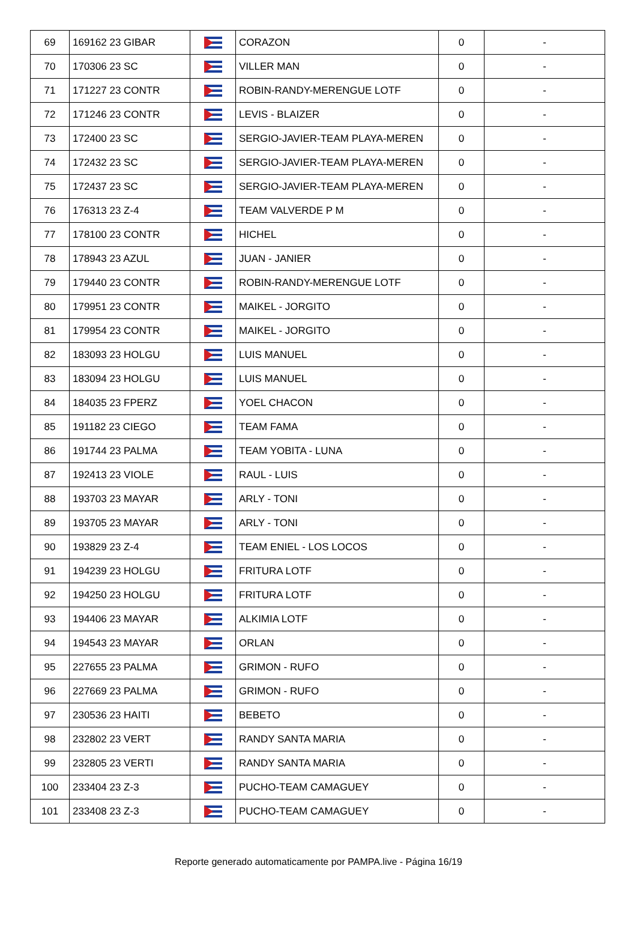| 69 | 169162 23 GIBAR | | CORAZON | 0 | - |
| 70 | 170306 23 SC | | VILLER MAN | 0 | - |
| 71 | 171227 23 CONTR | | ROBIN-RANDY-MERENGUE LOTF | 0 | - |
| 72 | 171246 23 CONTR | | LEVIS - BLAIZER | 0 | - |
| 73 | 172400 23 SC | | SERGIO-JAVIER-TEAM PLAYA-MEREN | 0 | - |
| 74 | 172432 23 SC | | SERGIO-JAVIER-TEAM PLAYA-MEREN | 0 | - |
| 75 | 172437 23 SC | | SERGIO-JAVIER-TEAM PLAYA-MEREN | 0 | - |
| 76 | 176313 23 Z-4 | | TEAM VALVERDE P M | 0 | - |
| 77 | 178100 23 CONTR | | HICHEL | 0 | - |
| 78 | 178943 23 AZUL | | JUAN - JANIER | 0 | - |
| 79 | 179440 23 CONTR | | ROBIN-RANDY-MERENGUE LOTF | 0 | - |
| 80 | 179951 23 CONTR | | MAIKEL - JORGITO | 0 | - |
| 81 | 179954 23 CONTR | | MAIKEL - JORGITO | 0 | - |
| 82 | 183093 23 HOLGU | | LUIS MANUEL | 0 | - |
| 83 | 183094 23 HOLGU | | LUIS MANUEL | 0 | - |
| 84 | 184035 23 FPERZ | | YOEL CHACON | 0 | - |
| 85 | 191182 23 CIEGO | | TEAM FAMA | 0 | - |
| 86 | 191744 23 PALMA | | TEAM YOBITA - LUNA | 0 | - |
| 87 | 192413 23 VIOLE | | RAUL - LUIS | 0 | - |
| 88 | 193703 23 MAYAR | | ARLY - TONI | 0 | - |
| 89 | 193705 23 MAYAR | | ARLY - TONI | 0 | - |
| 90 | 193829 23 Z-4 | | TEAM ENIEL - LOS LOCOS | 0 | - |
| 91 | 194239 23 HOLGU | | FRITURA LOTF | 0 | - |
| 92 | 194250 23 HOLGU | | FRITURA LOTF | 0 | - |
| 93 | 194406 23 MAYAR | | ALKIMIA LOTF | 0 | - |
| 94 | 194543 23 MAYAR | | ORLAN | 0 | - |
| 95 | 227655 23 PALMA | | GRIMON - RUFO | 0 | - |
| 96 | 227669 23 PALMA | | GRIMON - RUFO | 0 | - |
| 97 | 230536 23 HAITI | | BEBETO | 0 | - |
| 98 | 232802 23 VERT | | RANDY SANTA MARIA | 0 | - |
| 99 | 232805 23 VERTI | | RANDY SANTA MARIA | 0 | - |
| 100 | 233404 23 Z-3 | | PUCHO-TEAM CAMAGUEY | 0 | - |
| 101 | 233408 23 Z-3 | | PUCHO-TEAM CAMAGUEY | 0 | - |
Reporte generado automaticamente por PAMPA.live - Página 16/19